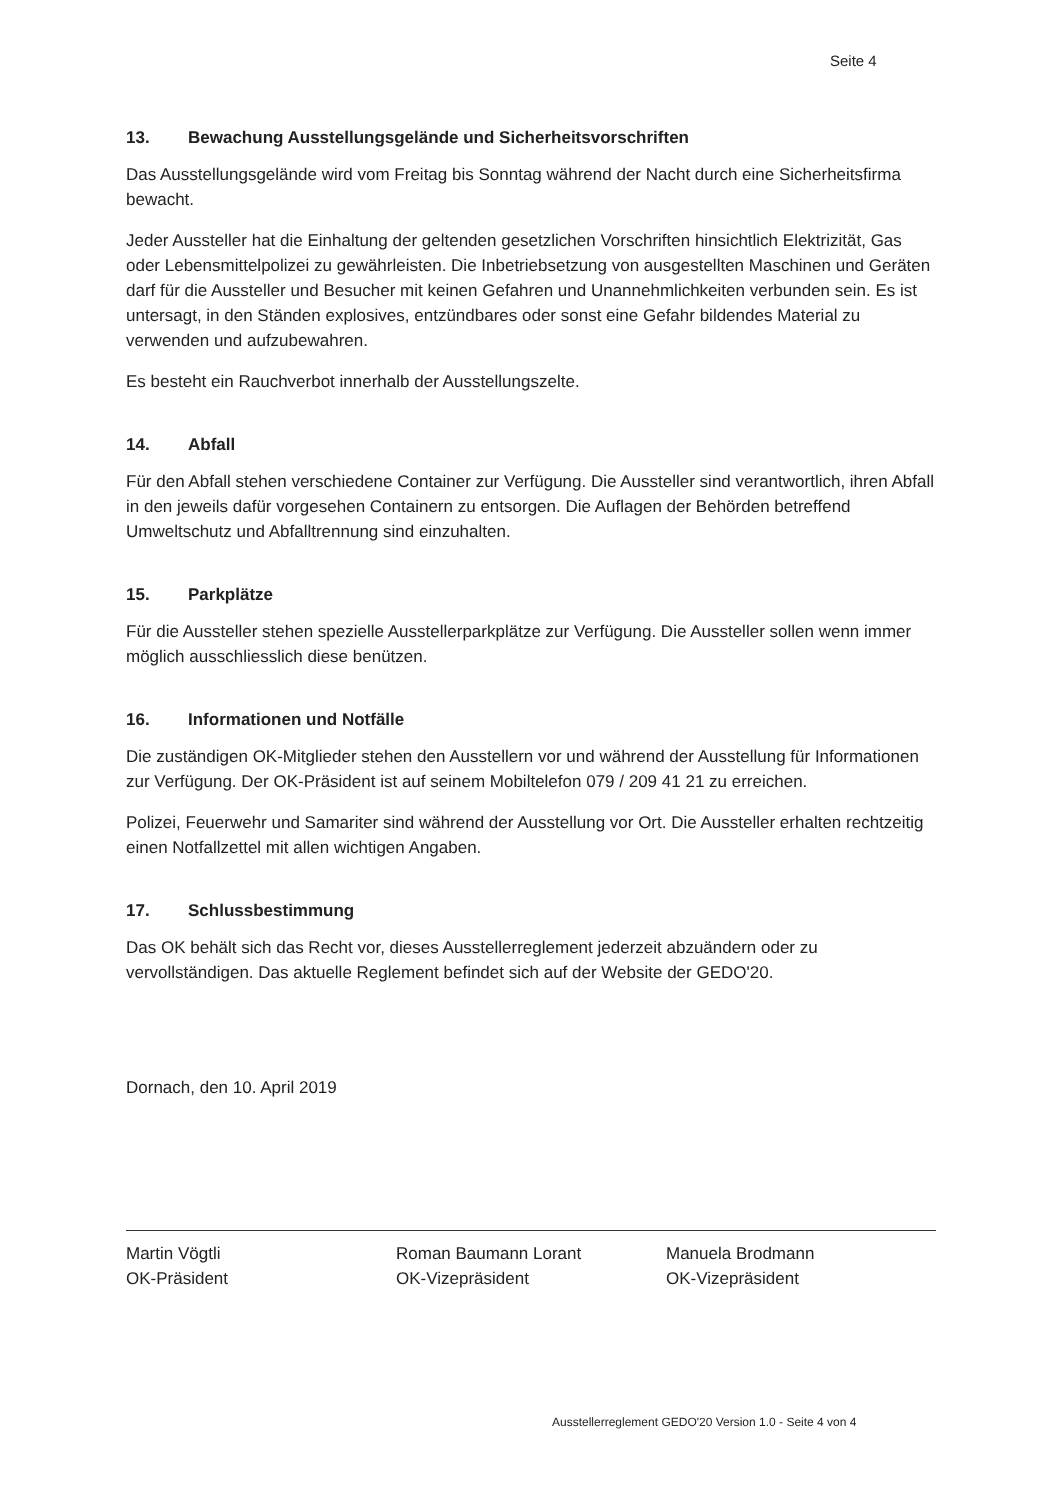Seite 4
13. Bewachung Ausstellungsgelände und Sicherheitsvorschriften
Das Ausstellungsgelände wird vom Freitag bis Sonntag während der Nacht durch eine Sicherheitsfirma bewacht.
Jeder Aussteller hat die Einhaltung der geltenden gesetzlichen Vorschriften hinsichtlich Elektrizität, Gas oder Lebensmittelpolizei zu gewährleisten. Die Inbetriebsetzung von ausgestellten Maschinen und Geräten darf für die Aussteller und Besucher mit keinen Gefahren und Unannehmlichkeiten verbunden sein. Es ist untersagt, in den Ständen explosives, entzündbares oder sonst eine Gefahr bildendes Material zu verwenden und aufzubewahren.
Es besteht ein Rauchverbot innerhalb der Ausstellungszelte.
14. Abfall
Für den Abfall stehen verschiedene Container zur Verfügung. Die Aussteller sind verantwortlich, ihren Abfall in den jeweils dafür vorgesehen Containern zu entsorgen. Die Auflagen der Behörden betreffend Umweltschutz und Abfalltrennung sind einzuhalten.
15. Parkplätze
Für die Aussteller stehen spezielle Ausstellerparkplätze zur Verfügung. Die Aussteller sollen wenn immer möglich ausschliesslich diese benützen.
16. Informationen und Notfälle
Die zuständigen OK-Mitglieder stehen den Ausstellern vor und während der Ausstellung für Informationen zur Verfügung. Der OK-Präsident ist auf seinem Mobiltelefon 079 / 209 41 21 zu erreichen.
Polizei, Feuerwehr und Samariter sind während der Ausstellung vor Ort. Die Aussteller erhalten rechtzeitig einen Notfallzettel mit allen wichtigen Angaben.
17. Schlussbestimmung
Das OK behält sich das Recht vor, dieses Ausstellerreglement jederzeit abzuändern oder zu vervollständigen. Das aktuelle Reglement befindet sich auf der Website der GEDO'20.
Dornach, den 10. April 2019
Martin Vögtli
OK-Präsident
Roman Baumann Lorant
OK-Vizepräsident
Manuela Brodmann
OK-Vizepräsident
Ausstellerreglement GEDO'20 Version 1.0 - Seite 4 von 4